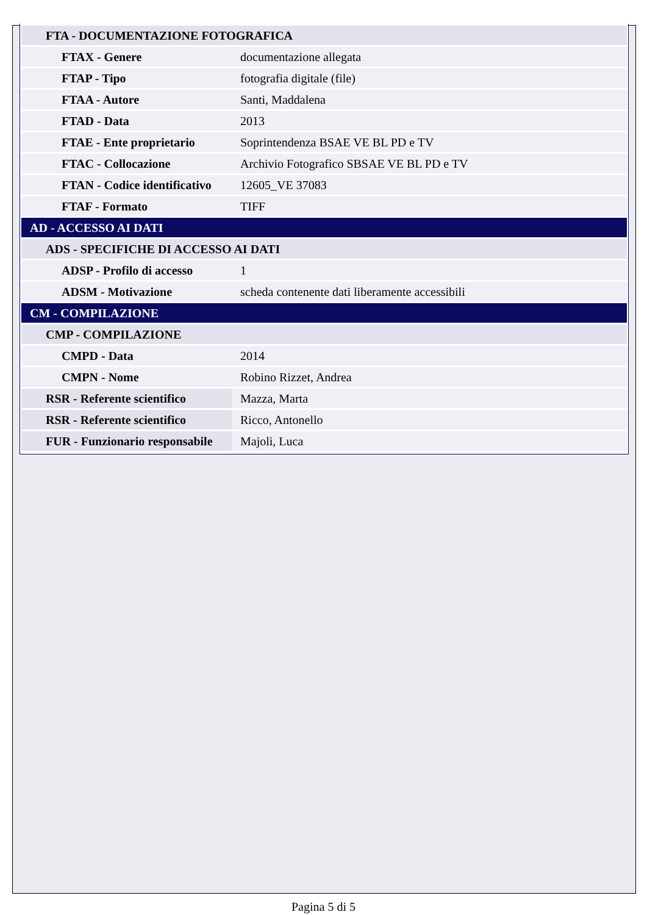| FTA - DOCUMENTAZIONE FOTOGRAFICA | |
| FTAX - Genere | documentazione allegata |
| FTAP - Tipo | fotografia digitale (file) |
| FTAA - Autore | Santi, Maddalena |
| FTAD - Data | 2013 |
| FTAE - Ente proprietario | Soprintendenza BSAE VE BL PD e TV |
| FTAC - Collocazione | Archivio Fotografico SBSAE VE BL PD e TV |
| FTAN - Codice identificativo | 12605_VE 37083 |
| FTAF - Formato | TIFF |
| AD - ACCESSO AI DATI | |
| ADS - SPECIFICHE DI ACCESSO AI DATI | |
| ADSP - Profilo di accesso | 1 |
| ADSM - Motivazione | scheda contenente dati liberamente accessibili |
| CM - COMPILAZIONE | |
| CMP - COMPILAZIONE | |
| CMPD - Data | 2014 |
| CMPN - Nome | Robino Rizzet, Andrea |
| RSR - Referente scientifico | Mazza, Marta |
| RSR - Referente scientifico | Ricco, Antonello |
| FUR - Funzionario responsabile | Majoli, Luca |
Pagina 5 di 5